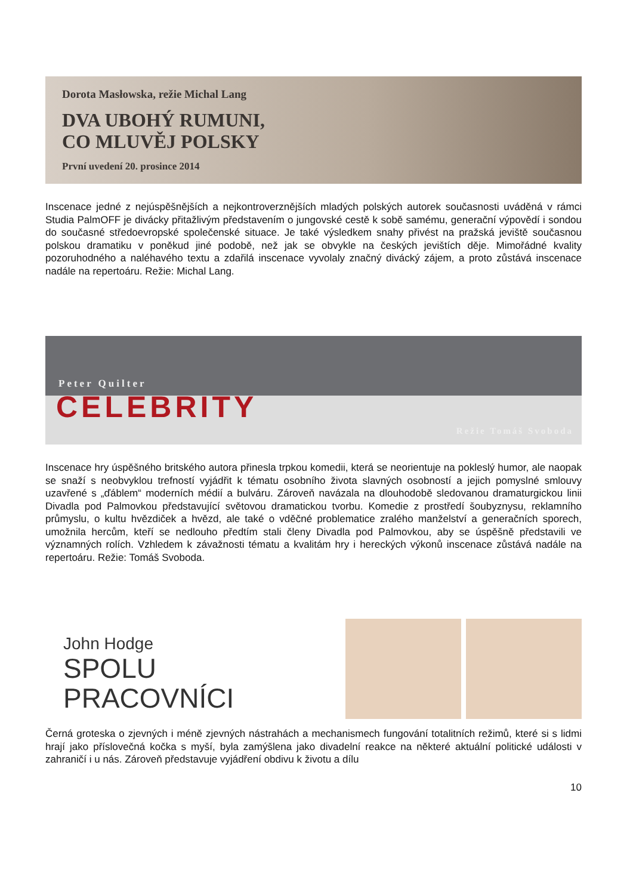Dorota Masłowska, režie Michal Lang
DVA UBOHÝ RUMUNI,
CO MLUVĚJ POLSKY
První uvedení 20. prosince 2014
Inscenace jedné z nejúspěšnějších a nejkontroverznějších mladých polských autorek současnosti uváděná v rámci Studia PalmOFF je divácky přitažlivým představením o jungovské cestě k sobě samému, generační výpovědí i sondou do současné středoevropské společenské situace. Je také výsledkem snahy přivést na pražská jeviště současnou polskou dramatiku v poněkud jiné podobě, než jak se obvykle na českých jevištích děje. Mimořádné kvality pozoruhodného a naléhavého textu a zdařilá inscenace vyvolaly značný divácký zájem, a proto zůstává inscenace nadále na repertoáru. Režie: Michal Lang.
Peter Quilter
CELEBRITY
Režie Tomáš Svoboda
Inscenace hry úspěšného britského autora přinesla trpkou komedii, která se neorientuje na pokleslý humor, ale naopak se snaží s neobvyklou trefností vyjádřit k tématu osobního života slavných osobností a jejich pomyslné smlouvy uzavřené s „ďáblem“ moderních médií a bulváru. Zároveň navázala na dlouhodobě sledovanou dramaturgickou linii Divadla pod Palmovkou představující světovou dramatickou tvorbu. Komedie z prostředí šoubyznysu, reklamního průmyslu, o kultu hvězdiček a hvězd, ale také o vděčné problematice zralého manželství a generačních sporech, umožnila hercům, kteří se nedlouho předtím stali členy Divadla pod Palmovkou, aby se úspěšně představili ve významných rolích. Vzhledem k závažnosti tématu a kvalitám hry i hereckých výkonů inscenace zůstává nadále na repertoáru. Režie: Tomáš Svoboda.
John Hodge
SPOLU
PRACOVNÍCI
Černá groteska o zjevných i méně zjevných nástrahách a mechanismech fungování totalitních režimů, které si s lidmi hrají jako příslovečná kočka s myší, byla zamýšlena jako divadelní reakce na některé aktuální politické události v zahraničí i u nás. Zároveň představuje vyjádření obdivu k životu a dílu
10